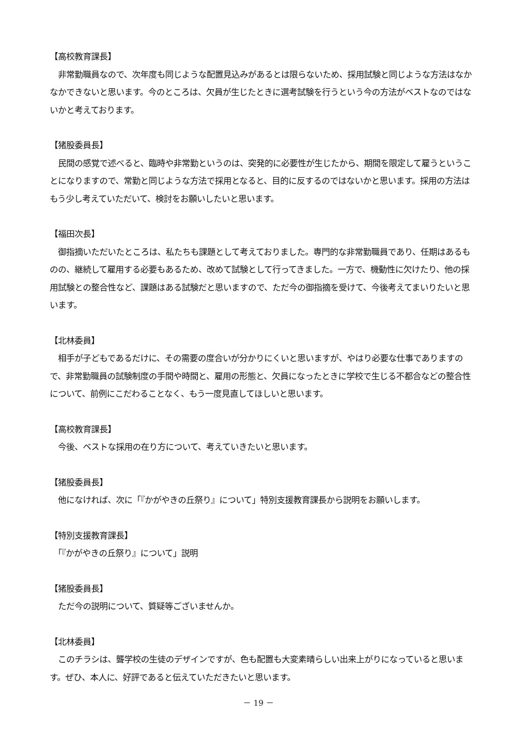【高校教育課長】
　非常勤職員なので、次年度も同じような配置見込みがあるとは限らないため、採用試験と同じような方法はなかなかできないと思います。今のところは、欠員が生じたときに選考試験を行うという今の方法がベストなのではないかと考えております。
【猪股委員長】
　民間の感覚で述べると、臨時や非常勤というのは、突発的に必要性が生じたから、期間を限定して雇うということになりますので、常勤と同じような方法で採用となると、目的に反するのではないかと思います。採用の方法はもう少し考えていただいて、検討をお願いしたいと思います。
【福田次長】
　御指摘いただいたところは、私たちも課題として考えておりました。専門的な非常勤職員であり、任期はあるものの、継続して雇用する必要もあるため、改めて試験として行ってきました。一方で、機動性に欠けたり、他の採用試験との整合性など、課題はある試験だと思いますので、ただ今の御指摘を受けて、今後考えてまいりたいと思います。
【北林委員】
　相手が子どもであるだけに、その需要の度合いが分かりにくいと思いますが、やはり必要な仕事でありますので、非常勤職員の試験制度の手間や時間と、雇用の形態と、欠員になったときに学校で生じる不都合などの整合性について、前例にこだわることなく、もう一度見直してほしいと思います。
【高校教育課長】
　今後、ベストな採用の在り方について、考えていきたいと思います。
【猪股委員長】
　他になければ、次に「『かがやきの丘祭り』について」特別支援教育課長から説明をお願いします。
【特別支援教育課長】
　「『かがやきの丘祭り』について」説明
【猪股委員長】
　ただ今の説明について、質疑等ございませんか。
【北林委員】
　このチラシは、聾学校の生徒のデザインですが、色も配置も大変素晴らしい出来上がりになっていると思います。ぜひ、本人に、好評であると伝えていただきたいと思います。
－ 19 －